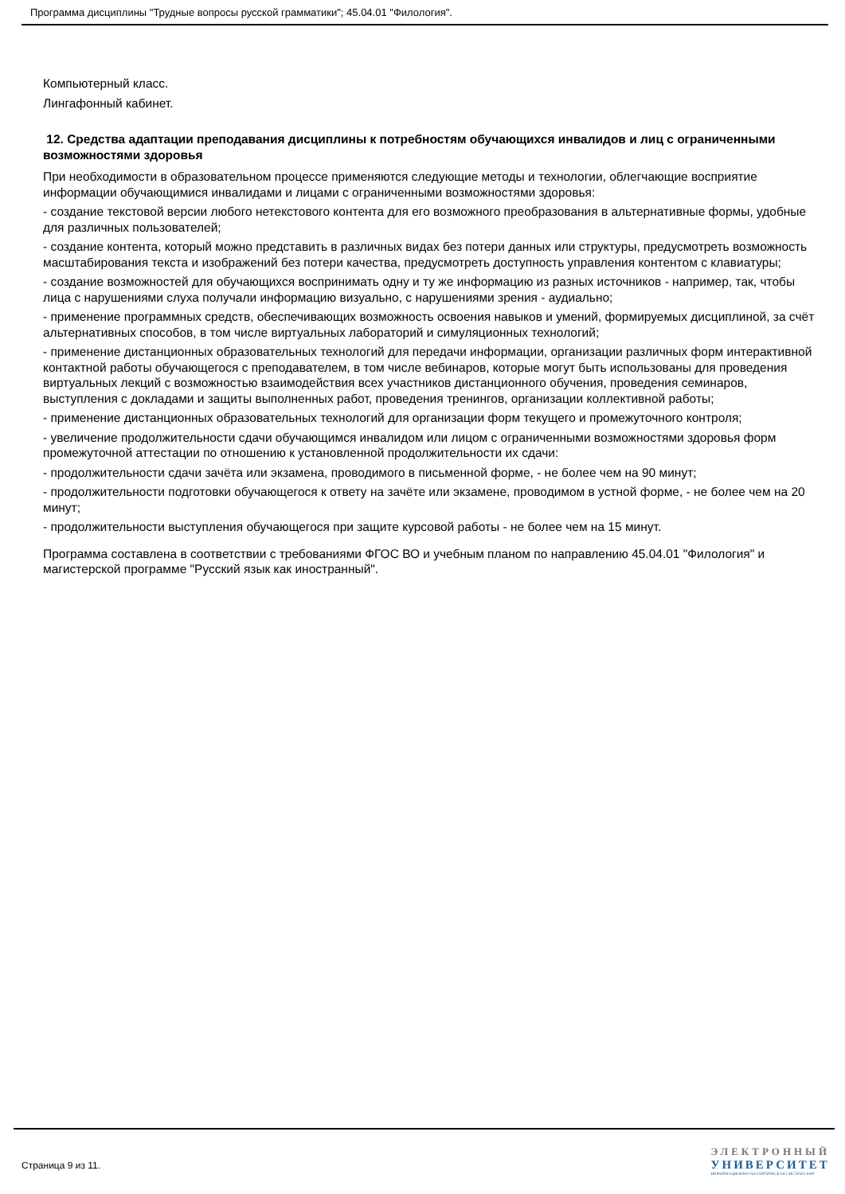Программа дисциплины "Трудные вопросы русской грамматики"; 45.04.01 "Филология".
Компьютерный класс.
Лингафонный кабинет.
12. Средства адаптации преподавания дисциплины к потребностям обучающихся инвалидов и лиц с ограниченными возможностями здоровья
При необходимости в образовательном процессе применяются следующие методы и технологии, облегчающие восприятие информации обучающимися инвалидами и лицами с ограниченными возможностями здоровья:
- создание текстовой версии любого нетекстового контента для его возможного преобразования в альтернативные формы, удобные для различных пользователей;
- создание контента, который можно представить в различных видах без потери данных или структуры, предусмотреть возможность масштабирования текста и изображений без потери качества, предусмотреть доступность управления контентом с клавиатуры;
- создание возможностей для обучающихся воспринимать одну и ту же информацию из разных источников - например, так, чтобы лица с нарушениями слуха получали информацию визуально, с нарушениями зрения - аудиально;
- применение программных средств, обеспечивающих возможность освоения навыков и умений, формируемых дисциплиной, за счёт альтернативных способов, в том числе виртуальных лабораторий и симуляционных технологий;
- применение дистанционных образовательных технологий для передачи информации, организации различных форм интерактивной контактной работы обучающегося с преподавателем, в том числе вебинаров, которые могут быть использованы для проведения виртуальных лекций с возможностью взаимодействия всех участников дистанционного обучения, проведения семинаров, выступления с докладами и защиты выполненных работ, проведения тренингов, организации коллективной работы;
- применение дистанционных образовательных технологий для организации форм текущего и промежуточного контроля;
- увеличение продолжительности сдачи обучающимся инвалидом или лицом с ограниченными возможностями здоровья форм промежуточной аттестации по отношению к установленной продолжительности их сдачи:
- продолжительности сдачи зачёта или экзамена, проводимого в письменной форме, - не более чем на 90 минут;
- продолжительности подготовки обучающегося к ответу на зачёте или экзамене, проводимом в устной форме, - не более чем на 20 минут;
- продолжительности выступления обучающегося при защите курсовой работы - не более чем на 15 минут.
Программа составлена в соответствии с требованиями ФГОС ВО и учебным планом по направлению 45.04.01 "Филология" и магистерской программе "Русский язык как иностранный".
Страница 9 из 11.
ЭЛЕКТРОННЫЙ
УНИВЕРСИТЕТ
ИНФОРМАЦИОННО-АНАЛИТИЧЕСКАЯ СИСТЕМА КФУ